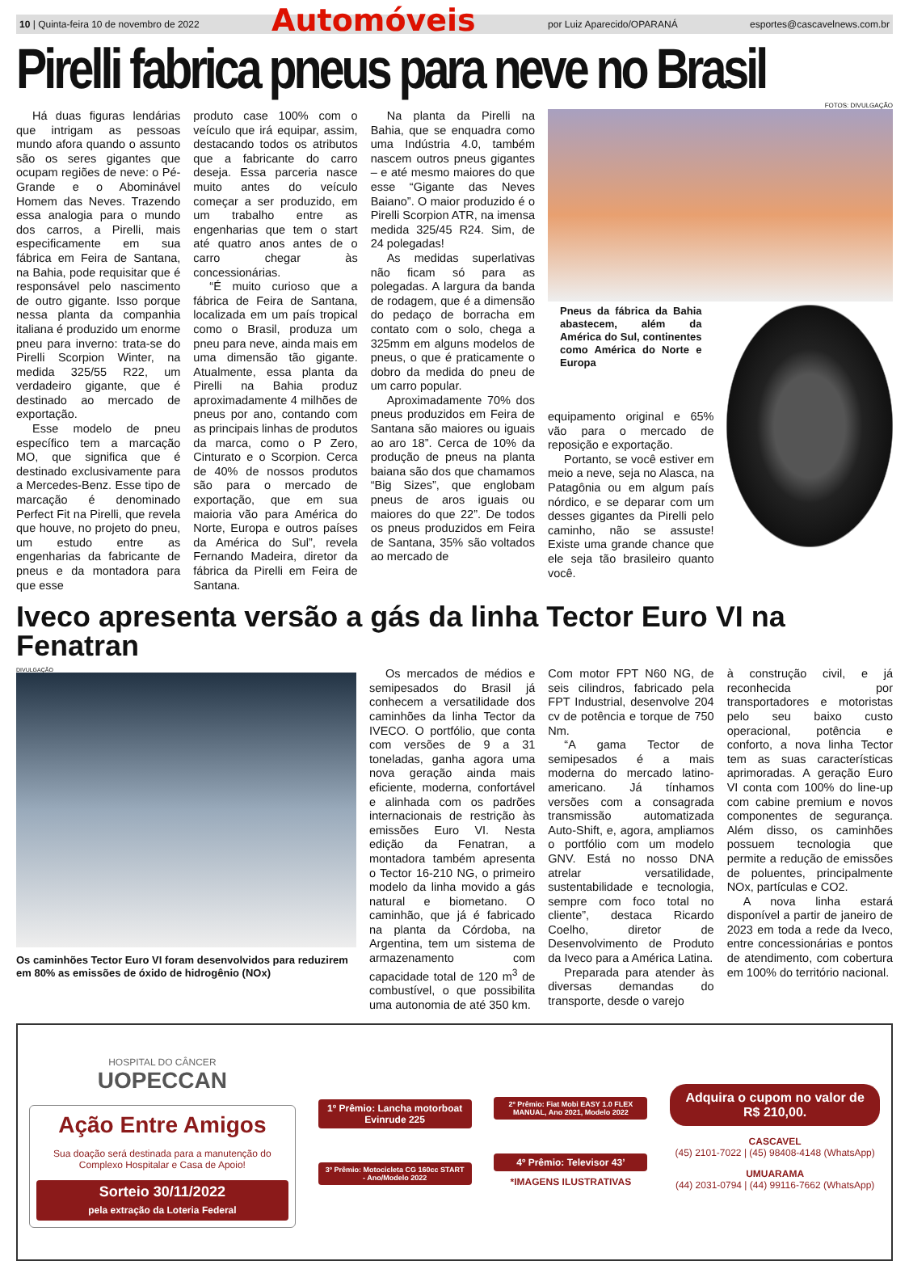10 | Quinta-feira 10 de novembro de 2022 Automóveis por Luiz Aparecido/OPARANÁ esportes@cascavelnews.com.br
Pirelli fabrica pneus para neve no Brasil
FOTOS: DIVULGAÇÃO
Há duas figuras lendárias que intrigam as pessoas mundo afora quando o assunto são os seres gigantes que ocupam regiões de neve: o Pé-Grande e o Abominável Homem das Neves. Trazendo essa analogia para o mundo dos carros, a Pirelli, mais especificamente em sua fábrica em Feira de Santana, na Bahia, pode requisitar que é responsável pelo nascimento de outro gigante. Isso porque nessa planta da companhia italiana é produzido um enorme pneu para inverno: trata-se do Pirelli Scorpion Winter, na medida 325/55 R22, um verdadeiro gigante, que é destinado ao mercado de exportação.
Esse modelo de pneu específico tem a marcação MO, que significa que é destinado exclusivamente para a Mercedes-Benz. Esse tipo de marcação é denominado Perfect Fit na Pirelli, que revela que houve, no projeto do pneu, um estudo entre as engenharias da fabricante de pneus e da montadora para que esse
produto case 100% com o veículo que irá equipar, assim, destacando todos os atributos que a fabricante do carro deseja. Essa parceria nasce muito antes do veículo começar a ser produzido, em um trabalho entre as engenharias que tem o start até quatro anos antes de o carro chegar às concessionárias.
“É muito curioso que a fábrica de Feira de Santana, localizada em um país tropical como o Brasil, produza um pneu para neve, ainda mais em uma dimensão tão gigante. Atualmente, essa planta da Pirelli na Bahia produz aproximadamente 4 milhões de pneus por ano, contando com as principais linhas de produtos da marca, como o P Zero, Cinturato e o Scorpion. Cerca de 40% de nossos produtos são para o mercado de exportação, que em sua maioria vão para América do Norte, Europa e outros países da América do Sul”, revela Fernando Madeira, diretor da fábrica da Pirelli em Feira de Santana.
Na planta da Pirelli na Bahia, que se enquadra como uma Indústria 4.0, também nascem outros pneus gigantes – e até mesmo maiores do que esse “Gigante das Neves Baiano”. O maior produzido é o Pirelli Scorpion ATR, na imensa medida 325/45 R24. Sim, de 24 polegadas!
As medidas superlativas não ficam só para as polegadas. A largura da banda de rodagem, que é a dimensão do pedaço de borracha em contato com o solo, chega a 325mm em alguns modelos de pneus, o que é praticamente o dobro da medida do pneu de um carro popular.
Aproximadamente 70% dos pneus produzidos em Feira de Santana são maiores ou iguais ao aro 18”. Cerca de 10% da produção de pneus na planta baiana são dos que chamamos “Big Sizes”, que englobam pneus de aros iguais ou maiores do que 22”. De todos os pneus produzidos em Feira de Santana, 35% são voltados ao mercado de
Pneus da fábrica da Bahia abastecem, além da América do Sul, continentes como América do Norte e Europa
equipamento original e 65% vão para o mercado de reposição e exportação.
Portanto, se você estiver em meio a neve, seja no Alasca, na Patagônia ou em algum país nórdico, e se deparar com um desses gigantes da Pirelli pelo caminho, não se assuste! Existe uma grande chance que ele seja tão brasileiro quanto você.
Iveco apresenta versão a gás da linha Tector Euro VI na Fenatran
DIVULGAÇÃO
Os caminhões Tector Euro VI foram desenvolvidos para reduzirem em 80% as emissões de óxido de hidrogênio (NOx)
Os mercados de médios e semipesados do Brasil já conhecem a versatilidade dos caminhões da linha Tector da IVECO. O portfólio, que conta com versões de 9 a 31 toneladas, ganha agora uma nova geração ainda mais eficiente, moderna, confortável e alinhada com os padrões internacionais de restrição às emissões Euro VI. Nesta edição da Fenatran, a montadora também apresenta o Tector 16-210 NG, o primeiro modelo da linha movido a gás natural e biometano. O caminhão, que já é fabricado na planta da Córdoba, na Argentina, tem um sistema de armazenamento com capacidade total de 120 m<sup>3</sup> de combustível, o que possibilita uma autonomia de até 350 km.
Com motor FPT N60 NG, de seis cilindros, fabricado pela FPT Industrial, desenvolve 204 cv de potência e torque de 750 Nm.
“A gama Tector de semipesados é a mais moderna do mercado latino-americano. Já tínhamos versões com a consagrada transmissão automatizada Auto-Shift, e, agora, ampliamos o portfólio com um modelo GNV. Está no nosso DNA atrelar versatilidade, sustentabilidade e tecnologia, sempre com foco total no cliente”, destaca Ricardo Coelho, diretor de Desenvolvimento de Produto da Iveco para a América Latina.
Preparada para atender às diversas demandas do transporte, desde o varejo
à construção civil, e já reconhecida por transportadores e motoristas pelo seu baixo custo operacional, potência e conforto, a nova linha Tector tem as suas características aprimoradas. A geração Euro VI conta com 100% do line-up com cabine premium e novos componentes de segurança. Além disso, os caminhões possuem tecnologia que permite a redução de emissões de poluentes, principalmente NOx, partículas e CO2.
A nova linha estará disponível a partir de janeiro de 2023 em toda a rede da Iveco, entre concessionárias e pontos de atendimento, com cobertura em 100% do território nacional.
HOSPITAL DO CÂNCER
UOPECCAN
Ação Entre Amigos
Sua doação será destinada para a manutenção do Complexo Hospitalar e Casa de Apoio!
Sorteio 30/11/2022
pela extração da Loteria Federal
1º Prêmio: Lancha motorboat Evinrude 225
3º Prêmio: Motocicleta CG 160cc START - Ano/Modelo 2022
2º Prêmio: Fiat Mobi EASY 1.0 FLEX MANUAL, Ano 2021, Modelo 2022
4º Prêmio: Televisor 43’
*IMAGENS ILUSTRATIVAS
Adquira o cupom no valor de R$ 210,00.
CASCAVEL
(45) 2101-7022 | (45) 98408-4148 (WhatsApp)
UMUARAMA
(44) 2031-0794 | (44) 99116-7662 (WhatsApp)